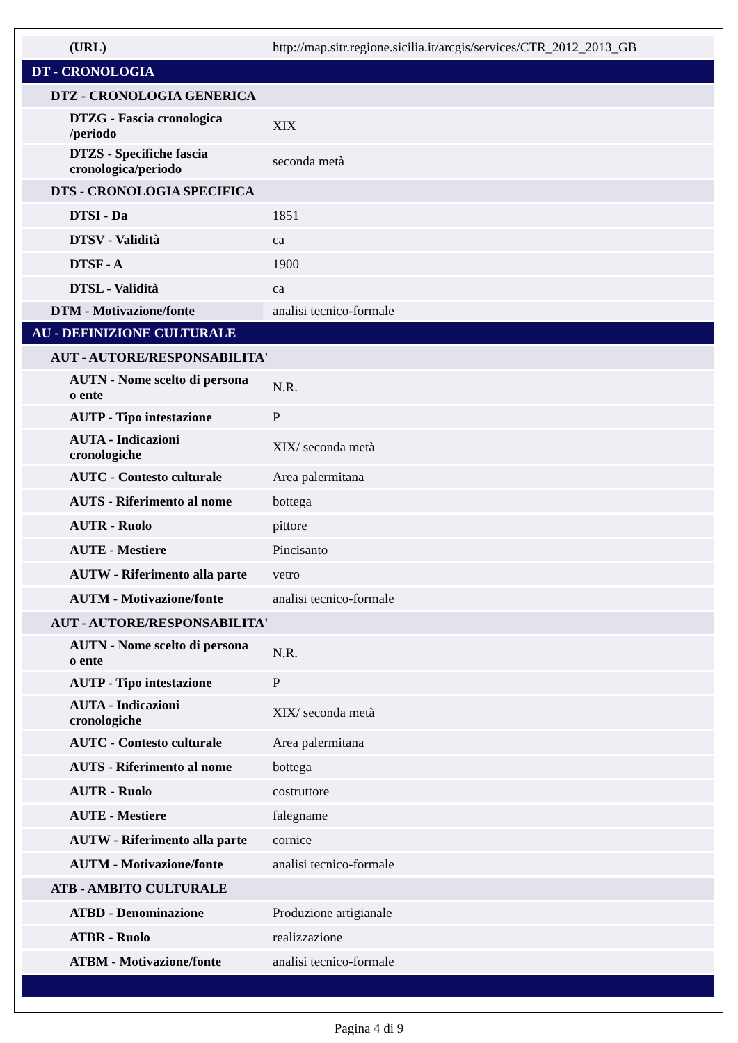| (URL) | http://map.sitr.regione.sicilia.it/arcgis/services/CTR_2012_2013_GB |
| DT - CRONOLOGIA | |
| DTZ - CRONOLOGIA GENERICA | |
| DTZG - Fascia cronologica /periodo | XIX |
| DTZS - Specifiche fascia cronologica/periodo | seconda metà |
| DTS - CRONOLOGIA SPECIFICA | |
| DTSI - Da | 1851 |
| DTSV - Validità | ca |
| DTSF - A | 1900 |
| DTSL - Validità | ca |
| DTM - Motivazione/fonte | analisi tecnico-formale |
| AU - DEFINIZIONE CULTURALE | |
| AUT - AUTORE/RESPONSABILITA' | |
| AUTN - Nome scelto di persona o ente | N.R. |
| AUTP - Tipo intestazione | P |
| AUTA - Indicazioni cronologiche | XIX/ seconda metà |
| AUTC - Contesto culturale | Area palermitana |
| AUTS - Riferimento al nome | bottega |
| AUTR - Ruolo | pittore |
| AUTE - Mestiere | Pincisanto |
| AUTW - Riferimento alla parte | vetro |
| AUTM - Motivazione/fonte | analisi tecnico-formale |
| AUT - AUTORE/RESPONSABILITA' | |
| AUTN - Nome scelto di persona o ente | N.R. |
| AUTP - Tipo intestazione | P |
| AUTA - Indicazioni cronologiche | XIX/ seconda metà |
| AUTC - Contesto culturale | Area palermitana |
| AUTS - Riferimento al nome | bottega |
| AUTR - Ruolo | costruttore |
| AUTE - Mestiere | falegname |
| AUTW - Riferimento alla parte | cornice |
| AUTM - Motivazione/fonte | analisi tecnico-formale |
| ATB - AMBITO CULTURALE | |
| ATBD - Denominazione | Produzione artigianale |
| ATBR - Ruolo | realizzazione |
| ATBM - Motivazione/fonte | analisi tecnico-formale |
Pagina 4 di 9